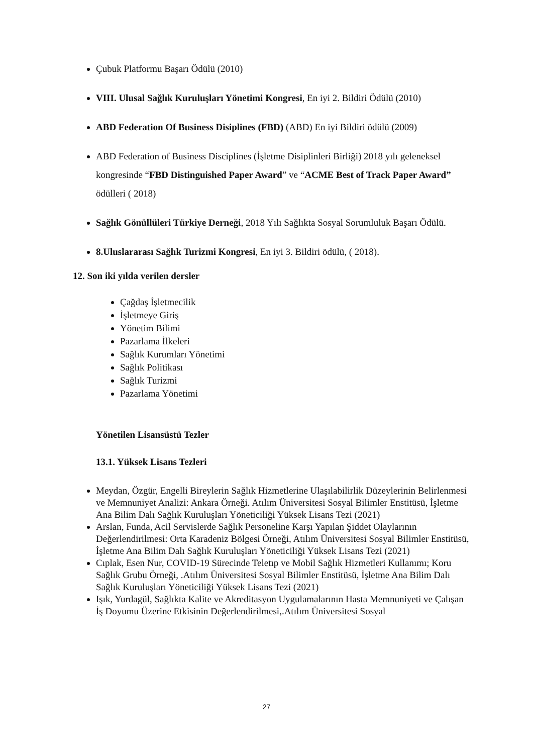Çubuk Platformu Başarı Ödülü (2010)
VIII. Ulusal Sağlık Kuruluşları Yönetimi Kongresi, En iyi 2. Bildiri Ödülü (2010)
ABD Federation Of Business Disiplines (FBD) (ABD) En iyi Bildiri ödülü (2009)
ABD Federation of Business Disciplines (İşletme Disiplinleri Birliği) 2018 yılı geleneksel kongresinde “FBD Distinguished Paper Award” ve “ACME Best of Track Paper Award” ödülleri ( 2018)
Sağlık Gönüllüleri Türkiye Derneği, 2018 Yılı Sağlıkta Sosyal Sorumluluk Başarı Ödülü.
8.Uluslararası Sağlık Turizmi Kongresi, En iyi 3. Bildiri ödülü, ( 2018).
12. Son iki yılda verilen dersler
Çağdaş İşletmecilik
İşletmeye Giriş
Yönetim Bilimi
Pazarlama İlkeleri
Sağlık Kurumları Yönetimi
Sağlık Politikası
Sağlık Turizmi
Pazarlama Yönetimi
Yönetilen Lisansüstü Tezler
13.1. Yüksek Lisans Tezleri
Meydan, Özgür, Engelli Bireylerin Sağlık Hizmetlerine Ulaşılabilirlik Düzeylerinin Belirlenmesi ve Memnuniyet Analizi: Ankara Örneği. Atılım Üniversitesi Sosyal Bilimler Enstitüsü, İşletme Ana Bilim Dalı Sağlık Kuruluşları Yöneticiliği Yüksek Lisans Tezi (2021)
Arslan, Funda, Acil Servislerde Sağlık Personeline Karşı Yapılan Şiddet Olaylarının Değerlendirilmesi: Orta Karadeniz Bölgesi Örneği, Atılım Üniversitesi Sosyal Bilimler Enstitüsü, İşletme Ana Bilim Dalı Sağlık Kuruluşları Yöneticiliği Yüksek Lisans Tezi (2021)
Cıplak, Esen Nur, COVID-19 Sürecinde Teletıp ve Mobil Sağlık Hizmetleri Kullanımı; Koru Sağlık Grubu Örneği, .Atılım Üniversitesi Sosyal Bilimler Enstitüsü, İşletme Ana Bilim Dalı Sağlık Kuruluşları Yöneticiliği Yüksek Lisans Tezi (2021)
Işık, Yurdagül, Sağlıkta Kalite ve Akreditasyon Uygulamalarının Hasta Memnuniyeti ve Çalışan İş Doyumu Üzerine Etkisinin Değerlendirilmesi,.Atılım Üniversitesi Sosyal
27